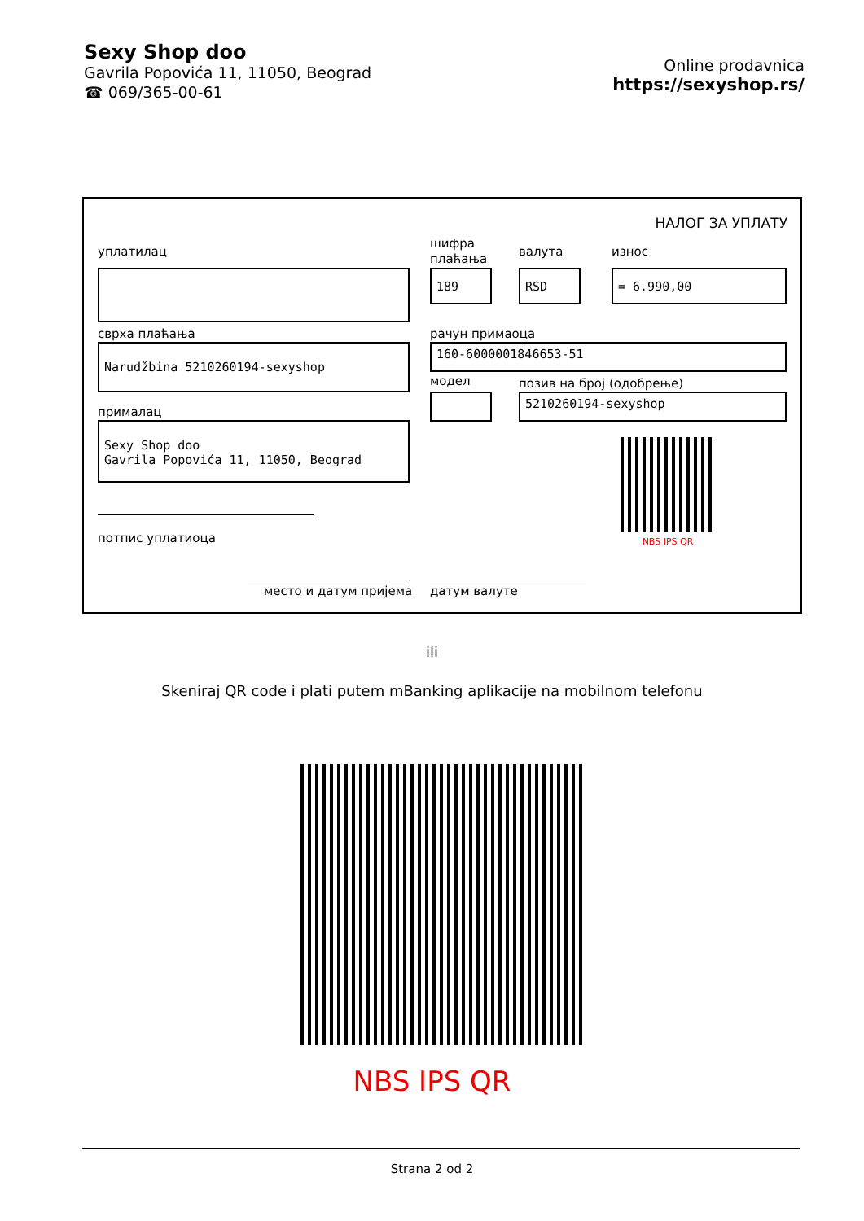Sexy Shop doo
Gavrila Popovića 11, 11050, Beograd
☎ 069/365-00-61
Online prodavnica
https://sexyshop.rs/
НАЛОГ ЗА УПЛАТУ
уплатилац
шифра
плаћања
валута износ
189 RSD = 6.990,00
сврха плаћања рачун примаоца
Narudžbina 5210260194-sexyshop 160-6000001846653-51
модел позив на број (одобрење)
5210260194-sexyshop
прималац
Sexy Shop doo
Gavrila Popovića 11, 11050, Beograd
NBS IPS QR
потпис уплатиоца
место и датум пријема датум валуте
ili
Skeniraj QR code i plati putem mBanking aplikacije na mobilnom telefonu
NBS IPS QR
Strana 2 od 2